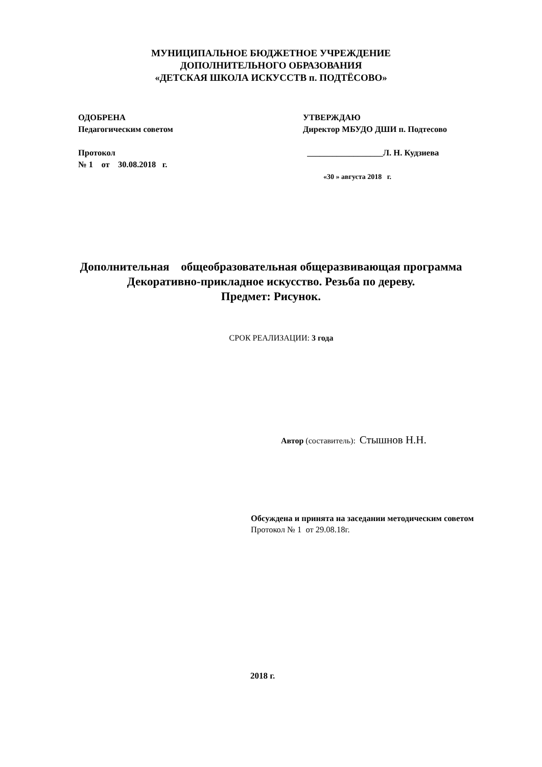МУНИЦИПАЛЬНОЕ БЮДЖЕТНОЕ УЧРЕЖДЕНИЕ
ДОПОЛНИТЕЛЬНОГО ОБРАЗОВАНИЯ
«ДЕТСКАЯ ШКОЛА ИСКУССТВ п. ПОДТЁСОВО»
ОДОБРЕНА
Педагогическим советом
Протокол
№ 1 от 30.08.2018 г.
УТВЕРЖДАЮ
Директор МБУДО ДШИ п. Подтесово
__________________Л. Н. Кудзиева
«30 » августа 2018 г.
Дополнительная общеобразовательная общеразвивающая программа
Декоративно-прикладное искусство. Резьба по дереву.
Предмет: Рисунок.
СРОК РЕАЛИЗАЦИИ: 3 года
Автор (составитель): Стышнов Н.Н.
Обсуждена и принята на заседании методическим советом
Протокол № 1 от 29.08.18г.
2018 г.